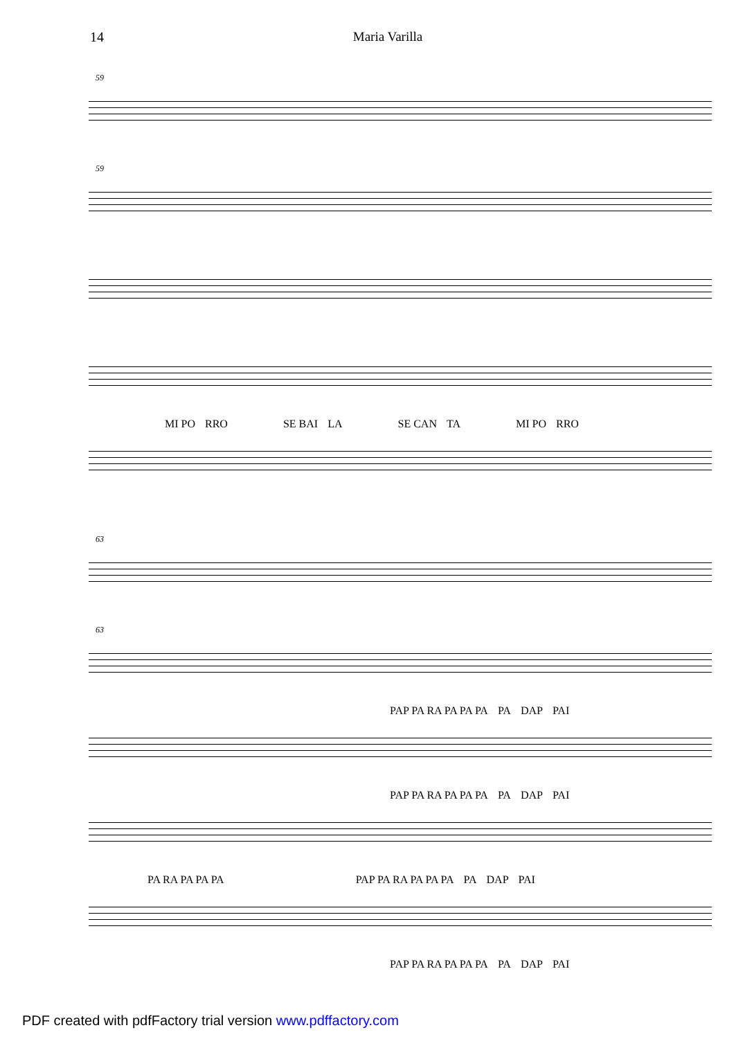14 Maria Varilla
59
59
MI PO RRO SE BAI LA SE CAN TA MI PO RRO
63
63
PAP PA RA PA PA PA PA DAP PAI
PAP PA RA PA PA PA PA DAP PAI
PA RA PA PA PA PAP PA RA PA PA PA PA DAP PAI
PAP PA RA PA PA PA PA DAP PAI
PDF created with pdfFactory trial version www.pdffactory.com